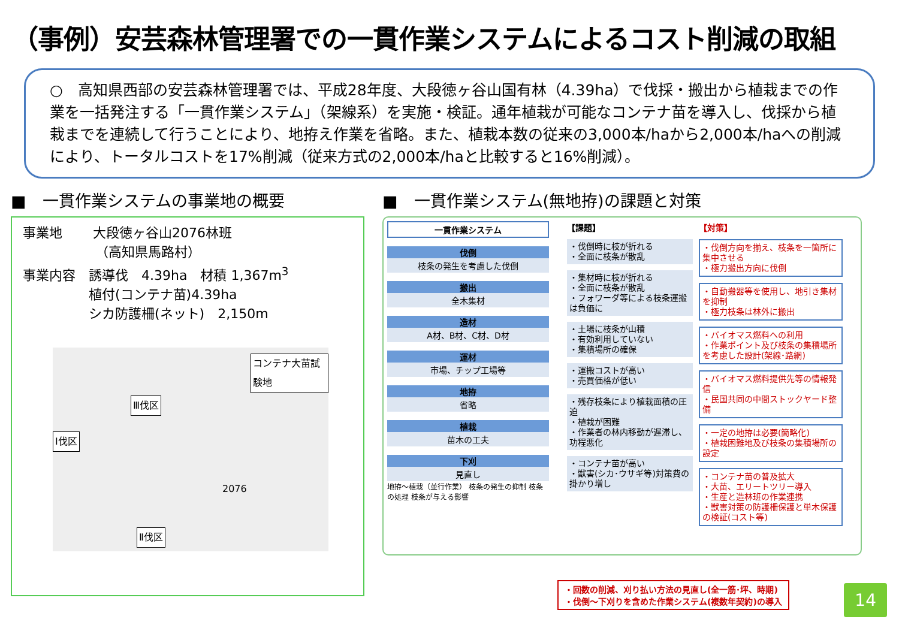（事例）安芸森林管理署での一貫作業システムによるコスト削減の取組
○　高知県西部の安芸森林管理署では、平成28年度、大段徳ヶ谷山国有林（4.39ha）で伐採・搬出から植栽までの作業を一括発注する「一貫作業システム」（架線系）を実施・検証。通年植栽が可能なコンテナ苗を導入し、伐採から植栽までを連続して行うことにより、地拵え作業を省略。また、植栽本数の従来の3,000本/haから2,000本/haへの削減により、トータルコストを17%削減（従来方式の2,000本/haと比較すると16%削減）。
■　一貫作業システムの事業地の概要
事業地　　 大段徳ヶ谷山2076林班
　　　　　　（高知県馬路村）
事業内容　誘導伐　4.39ha　材積 1,367m<sup>3</sup>
　　　　　植付(コンテナ苗)4.39ha
　　　　　シカ防護柵(ネット)　2,150m
コンテナ大苗試験地
Ⅲ伐区
Ⅰ伐区
Ⅱ伐区
2076
■　一貫作業システム(無地拵)の課題と対策
一貫作業システム
伐倒
枝条の発生を考慮した伐倒
搬出
全木集材
造材
A材、B材、C材、D材
運材
市場、チップ工場等
地拵
省略
植栽
苗木の工夫
下刈
見直し
地拵～植栽（並行作業） 枝条の発生の抑制 枝条の処理 枝条が与える影響
【課題】
・伐倒時に枝が折れる
・全面に枝条が散乱
・集材時に枝が折れる
・全面に枝条が散乱
・フォワーダ等による枝条運搬は負価に
・土場に枝条が山積
・有効利用していない
・集積場所の確保
・運搬コストが高い
・売買価格が低い
・残存枝条により植栽面積の圧迫
・植栽が困難
・作業者の林内移動が遅滞し、功程悪化
・コンテナ苗が高い
・獣害(シカ･ウサギ等)対策費の掛かり増し
【対策】
・伐倒方向を揃え、枝条を一箇所に集中させる
・極力搬出方向に伐倒
・自動搬器等を使用し、地引き集材を抑制
・極力枝条は林外に搬出
・バイオマス燃料への利用
・作業ポイント及び枝条の集積場所を考慮した設計(架線･路網)
・バイオマス燃料提供先等の情報発信
・民国共同の中間ストックヤード整備
・一定の地拵は必要(簡略化)
・植栽困難地及び枝条の集積場所の設定
・コンテナ苗の普及拡大
・大苗、エリートツリー導入
・生産と造林班の作業連携
・獣害対策の防護柵保護と単木保護の検証(コスト等)
・回数の削減、刈り払い方法の見直し(全一筋･坪、時期)
・伐倒～下刈りを含めた作業システム(複数年契約)の導入
14